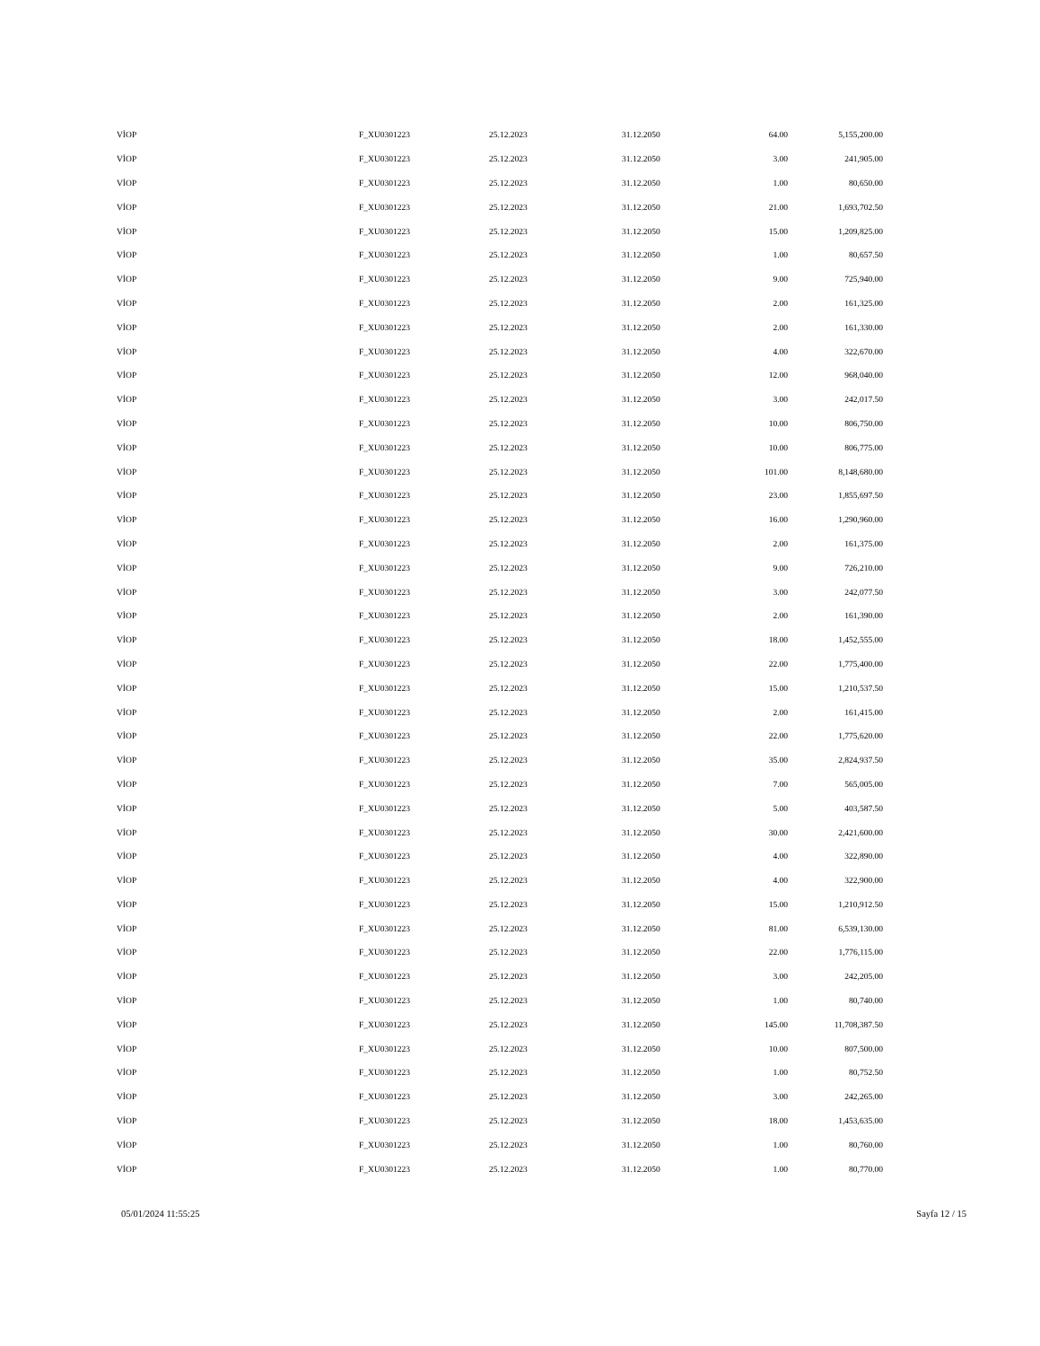| VİOP | F_XU0301223 | 25.12.2023 | 31.12.2050 | 64.00 | 5,155,200.00 |
| VİOP | F_XU0301223 | 25.12.2023 | 31.12.2050 | 3.00 | 241,905.00 |
| VİOP | F_XU0301223 | 25.12.2023 | 31.12.2050 | 1.00 | 80,650.00 |
| VİOP | F_XU0301223 | 25.12.2023 | 31.12.2050 | 21.00 | 1,693,702.50 |
| VİOP | F_XU0301223 | 25.12.2023 | 31.12.2050 | 15.00 | 1,209,825.00 |
| VİOP | F_XU0301223 | 25.12.2023 | 31.12.2050 | 1.00 | 80,657.50 |
| VİOP | F_XU0301223 | 25.12.2023 | 31.12.2050 | 9.00 | 725,940.00 |
| VİOP | F_XU0301223 | 25.12.2023 | 31.12.2050 | 2.00 | 161,325.00 |
| VİOP | F_XU0301223 | 25.12.2023 | 31.12.2050 | 2.00 | 161,330.00 |
| VİOP | F_XU0301223 | 25.12.2023 | 31.12.2050 | 4.00 | 322,670.00 |
| VİOP | F_XU0301223 | 25.12.2023 | 31.12.2050 | 12.00 | 968,040.00 |
| VİOP | F_XU0301223 | 25.12.2023 | 31.12.2050 | 3.00 | 242,017.50 |
| VİOP | F_XU0301223 | 25.12.2023 | 31.12.2050 | 10.00 | 806,750.00 |
| VİOP | F_XU0301223 | 25.12.2023 | 31.12.2050 | 10.00 | 806,775.00 |
| VİOP | F_XU0301223 | 25.12.2023 | 31.12.2050 | 101.00 | 8,148,680.00 |
| VİOP | F_XU0301223 | 25.12.2023 | 31.12.2050 | 23.00 | 1,855,697.50 |
| VİOP | F_XU0301223 | 25.12.2023 | 31.12.2050 | 16.00 | 1,290,960.00 |
| VİOP | F_XU0301223 | 25.12.2023 | 31.12.2050 | 2.00 | 161,375.00 |
| VİOP | F_XU0301223 | 25.12.2023 | 31.12.2050 | 9.00 | 726,210.00 |
| VİOP | F_XU0301223 | 25.12.2023 | 31.12.2050 | 3.00 | 242,077.50 |
| VİOP | F_XU0301223 | 25.12.2023 | 31.12.2050 | 2.00 | 161,390.00 |
| VİOP | F_XU0301223 | 25.12.2023 | 31.12.2050 | 18.00 | 1,452,555.00 |
| VİOP | F_XU0301223 | 25.12.2023 | 31.12.2050 | 22.00 | 1,775,400.00 |
| VİOP | F_XU0301223 | 25.12.2023 | 31.12.2050 | 15.00 | 1,210,537.50 |
| VİOP | F_XU0301223 | 25.12.2023 | 31.12.2050 | 2.00 | 161,415.00 |
| VİOP | F_XU0301223 | 25.12.2023 | 31.12.2050 | 22.00 | 1,775,620.00 |
| VİOP | F_XU0301223 | 25.12.2023 | 31.12.2050 | 35.00 | 2,824,937.50 |
| VİOP | F_XU0301223 | 25.12.2023 | 31.12.2050 | 7.00 | 565,005.00 |
| VİOP | F_XU0301223 | 25.12.2023 | 31.12.2050 | 5.00 | 403,587.50 |
| VİOP | F_XU0301223 | 25.12.2023 | 31.12.2050 | 30.00 | 2,421,600.00 |
| VİOP | F_XU0301223 | 25.12.2023 | 31.12.2050 | 4.00 | 322,890.00 |
| VİOP | F_XU0301223 | 25.12.2023 | 31.12.2050 | 4.00 | 322,900.00 |
| VİOP | F_XU0301223 | 25.12.2023 | 31.12.2050 | 15.00 | 1,210,912.50 |
| VİOP | F_XU0301223 | 25.12.2023 | 31.12.2050 | 81.00 | 6,539,130.00 |
| VİOP | F_XU0301223 | 25.12.2023 | 31.12.2050 | 22.00 | 1,776,115.00 |
| VİOP | F_XU0301223 | 25.12.2023 | 31.12.2050 | 3.00 | 242,205.00 |
| VİOP | F_XU0301223 | 25.12.2023 | 31.12.2050 | 1.00 | 80,740.00 |
| VİOP | F_XU0301223 | 25.12.2023 | 31.12.2050 | 145.00 | 11,708,387.50 |
| VİOP | F_XU0301223 | 25.12.2023 | 31.12.2050 | 10.00 | 807,500.00 |
| VİOP | F_XU0301223 | 25.12.2023 | 31.12.2050 | 1.00 | 80,752.50 |
| VİOP | F_XU0301223 | 25.12.2023 | 31.12.2050 | 3.00 | 242,265.00 |
| VİOP | F_XU0301223 | 25.12.2023 | 31.12.2050 | 18.00 | 1,453,635.00 |
| VİOP | F_XU0301223 | 25.12.2023 | 31.12.2050 | 1.00 | 80,760.00 |
| VİOP | F_XU0301223 | 25.12.2023 | 31.12.2050 | 1.00 | 80,770.00 |
05/01/2024 11:55:25 Sayfa 12 / 15